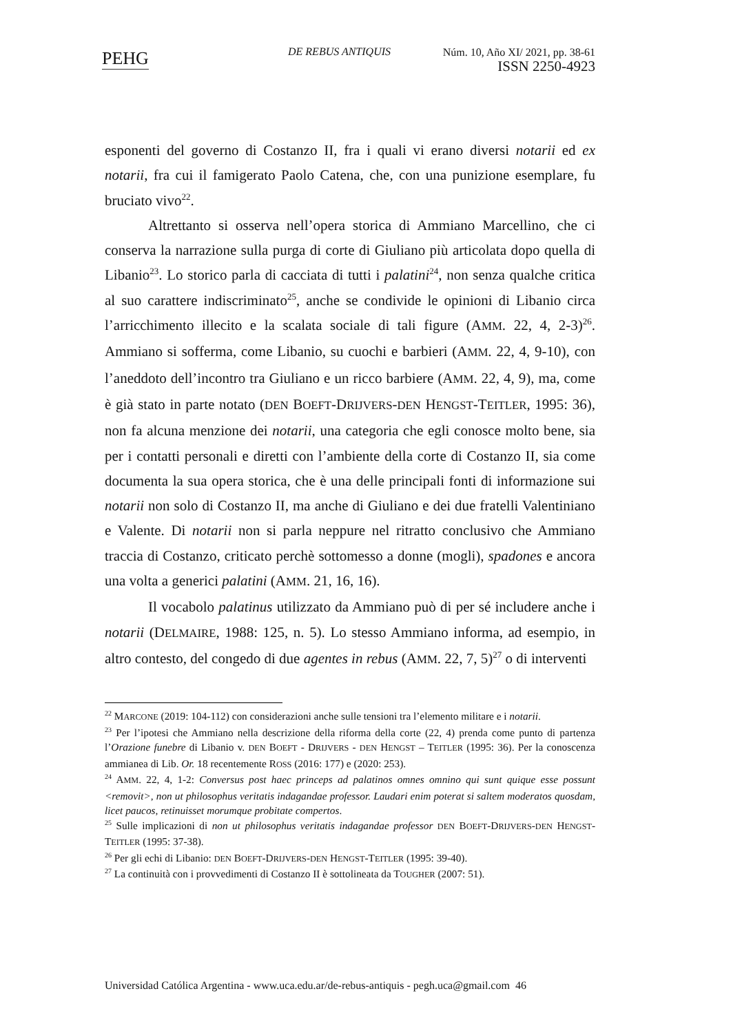PEHG DE REBUS ANTIQUIS
Núm. 10, Año XI/ 2021, pp. 38-61
ISSN 2250-4923
esponenti del governo di Costanzo II, fra i quali vi erano diversi notarii ed ex notarii, fra cui il famigerato Paolo Catena, che, con una punizione esemplare, fu bruciato vivo<sup>22</sup>.
Altrettanto si osserva nell’opera storica di Ammiano Marcellino, che ci conserva la narrazione sulla purga di corte di Giuliano più articolata dopo quella di Libanio<sup>23</sup>. Lo storico parla di cacciata di tutti i palatini<sup>24</sup>, non senza qualche critica al suo carattere indiscriminato<sup>25</sup>, anche se condivide le opinioni di Libanio circa l’arricchimento illecito e la scalata sociale di tali figure (AMM. 22, 4, 2-3)<sup>26</sup>. Ammiano si sofferma, come Libanio, su cuochi e barbieri (AMM. 22, 4, 9-10), con l’aneddoto dell’incontro tra Giuliano e un ricco barbiere (AMM. 22, 4, 9), ma, come è già stato in parte notato (DEN BOEFT-DRIJVERS-DEN HENGST-TEITLER, 1995: 36), non fa alcuna menzione dei notarii, una categoria che egli conosce molto bene, sia per i contatti personali e diretti con l’ambiente della corte di Costanzo II, sia come documenta la sua opera storica, che è una delle principali fonti di informazione sui notarii non solo di Costanzo II, ma anche di Giuliano e dei due fratelli Valentiniano e Valente. Di notarii non si parla neppure nel ritratto conclusivo che Ammiano traccia di Costanzo, criticato perchè sottomesso a donne (mogli), spadones e ancora una volta a generici palatini (AMM. 21, 16, 16).
Il vocabolo palatinus utilizzato da Ammiano può di per sé includere anche i notarii (DELMAIRE, 1988: 125, n. 5). Lo stesso Ammiano informa, ad esempio, in altro contesto, del congedo di due agentes in rebus (AMM. 22, 7, 5)<sup>27</sup> o di interventi
<sup>22</sup> MARCONE (2019: 104-112) con considerazioni anche sulle tensioni tra l’elemento militare e i notarii.
<sup>23</sup> Per l’ipotesi che Ammiano nella descrizione della riforma della corte (22, 4) prenda come punto di partenza l’Orazione funebre di Libanio v. DEN BOEFT - DRIJVERS - DEN HENGST – TEITLER (1995: 36). Per la conoscenza ammianea di Lib. Or. 18 recentemente ROSS (2016: 177) e (2020: 253).
<sup>24</sup> AMM. 22, 4, 1-2: Conversus post haec princeps ad palatinos omnes omnino qui sunt quique esse possunt <removit>, non ut philosophus veritatis indagandae professor. Laudari enim poterat si saltem moderatos quosdam, licet paucos, retinuisset morumque probitate compertos.
<sup>25</sup> Sulle implicazioni di non ut philosophus veritatis indagandae professor DEN BOEFT-DRIJVERS-DEN HENGST-TEITLER (1995: 37-38).
<sup>26</sup> Per gli echi di Libanio: DEN BOEFT-DRIJVERS-DEN HENGST-TEITLER (1995: 39-40).
<sup>27</sup> La continuità con i provvedimenti di Costanzo II è sottolineata da TOUGHER (2007: 51).
Universidad Católica Argentina - www.uca.edu.ar/de-rebus-antiquis - pegh.uca@gmail.com 46